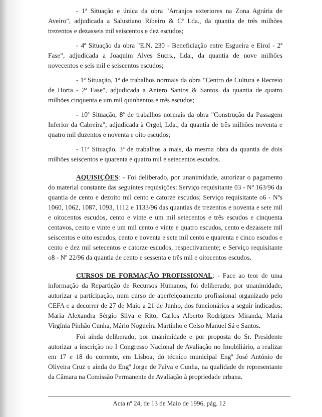- 1ª Situação e única da obra "Arranjos exteriores na Zona Agrária de Aveiro", adjudicada a Salustiano Ribeiro & Cª Lda., da quantia de três milhões trezentos e dezasseis mil seiscentos e dez escudos;
- 4ª Situação da obra "E.N. 230 - Beneficiação entre Esgueira e Eirol - 2ª Fase", adjudicada a Joaquim Alves Sucrs., Lda., da quantia de nove milhões novecentos e seis mil e seiscentos escudos;
- 1ª Situação, 1ª de trabalhos normais da obra "Centro de Cultura e Recreio de Horta - 2ª Fase", adjudicada a Antero Santos & Santos, da quantia de quatro milhões cinquenta e um mil quinhentos e três escudos;
- 10ª Situação, 8ª de trabalhos normais da obra "Construção da Passagem Inferior da Cabreira", adjudicada à Orgel, Lda., da quantia de três milhões noventa e quatro mil duzentos e noventa e oito escudos;
- 11ª Situação, 3ª de trabalhos a mais, da mesma obra da quantia de dois milhões seiscentos e quarenta e quatro mil e setecentos escudos.
AQUISIÇÕES: - Foi deliberado, por unanimidade, autorizar o pagamento do material constante das seguintes requisições: Serviço requisitante 03 - Nº 163/96 da quantia de cento e dezoito mil cento e catorze escudos; Serviço requisitante o6 - Nºs 1060, 1062, 1087, 1093, 1112 e 1133/96 das quantias de trezentos e noventa e sete mil e oitocentos escudos, cento e vinte e um mil setecentos e três escudos e cinquenta centavos, cento e vinte e um mil cento e vinte e quatro escudos, cento e dezassete mil seiscentos e oito escudos, cento e noventa e sete mil cento e quarenta e cinco escudos e cento e dez mil setecentos e catorze escudos, respectivamente; e Serviço requisitante o8 - Nº 22/96 da quantia de cento e sessenta e três mil e oitocentos escudos.
CURSOS DE FORMAÇÃO PROFISSIONAL: - Face ao teor de uma informação da Repartição de Recursos Humanos, foi deliberado, por unanimidade, autorizar a participação, num curso de aperfeiçoamento profissional organizado pelo CEFA e a decorrer de 27 de Maio a 21 de Junho, dos funcionários a seguir indicados: Maria Alexandra Sérgio Silva e Rito, Carlos Alberto Rodrigues Miranda, Maria Virgínia Pinhão Cunha, Mário Nogueira Martinho e Celso Manuel Sá e Santos.
Foi ainda deliberado, por unanimidade e por proposta do Sr. Presidente autorizar a inscrição no I Congresso Nacional de Avaliação no Imobiliário, a realizar em 17 e 18 do corrente, em Lisboa, do técnico municipal Engº José António de Oliveira Cruz e ainda do Engº Jorge de Paiva e Cunha, na qualidade de representante da Câmara na Comissão Permanente de Avaliação à propriedade urbana.
Acta nº 24, de 13 de Maio de 1996, pág. 12